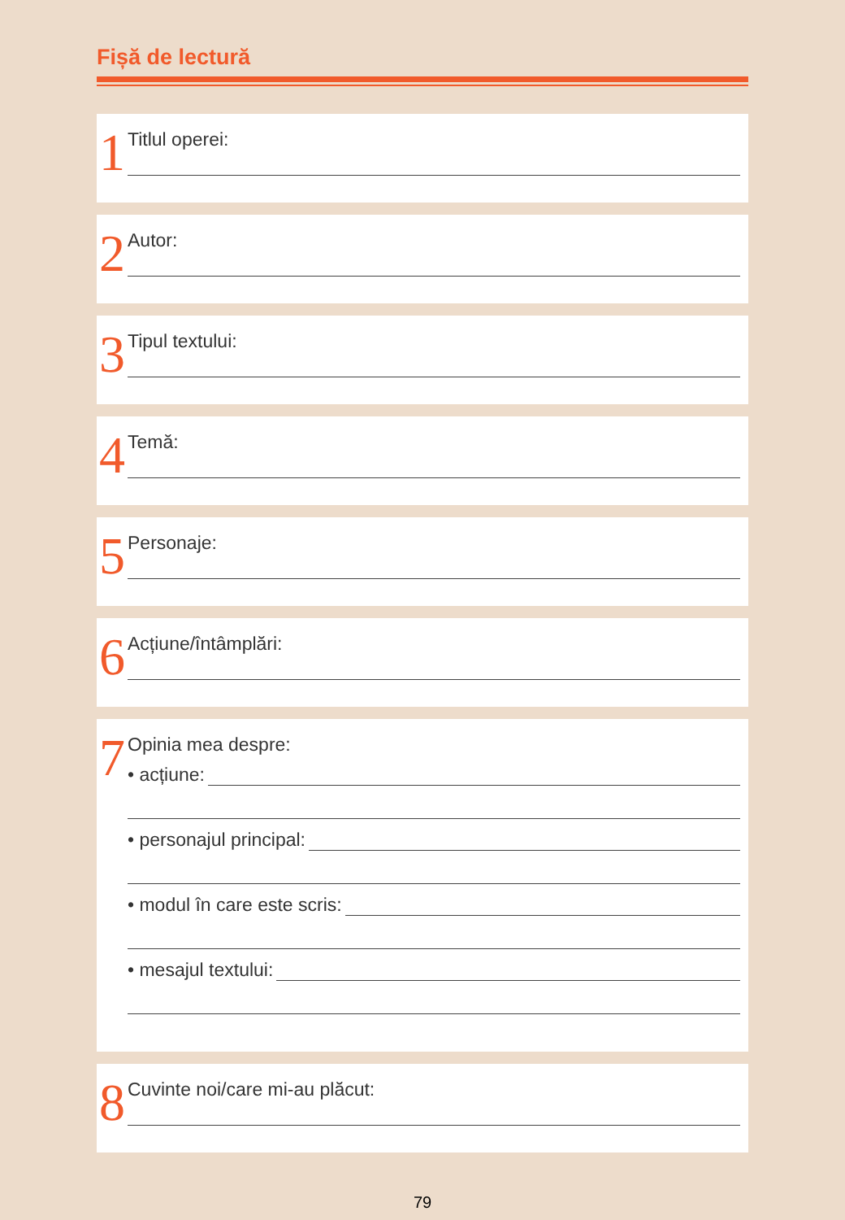Fișă de lectură
1
Titlul operei:
2
Autor:
3
Tipul textului:
4
Temă:
5
Personaje:
6
Acțiune/întâmplări:
7
Opinia mea despre:
• acțiune:
• personajul principal:
• modul în care este scris:
• mesajul textului:
8
Cuvinte noi/care mi-au plăcut:
79